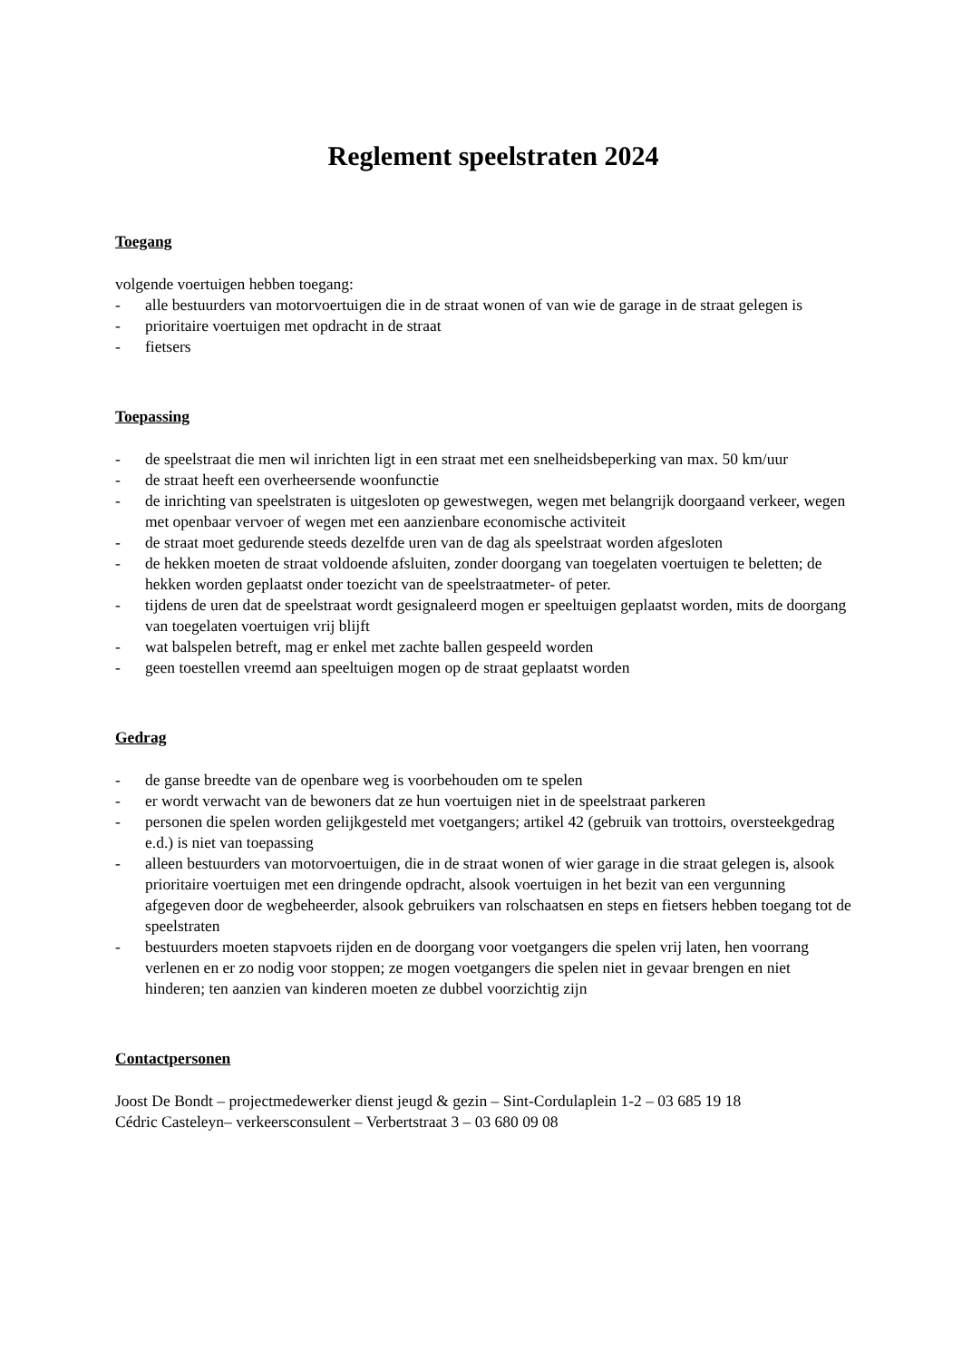Reglement speelstraten 2024
Toegang
volgende voertuigen hebben toegang:
- alle bestuurders van motorvoertuigen die in de straat wonen of van wie de garage in de straat gelegen is
- prioritaire voertuigen met opdracht in de straat
- fietsers
Toepassing
- de speelstraat die men wil inrichten ligt in een straat met een snelheidsbeperking van max. 50 km/uur
- de straat heeft een overheersende woonfunctie
- de inrichting van speelstraten is uitgesloten op gewestwegen, wegen met belangrijk doorgaand verkeer, wegen met openbaar vervoer of wegen met een aanzienbare economische activiteit
- de straat moet gedurende steeds dezelfde uren van de dag als speelstraat worden afgesloten
- de hekken moeten de straat voldoende afsluiten, zonder doorgang van toegelaten voertuigen te beletten; de hekken worden geplaatst onder toezicht van de speelstraatmeter- of peter.
- tijdens de uren dat de speelstraat wordt gesignaleerd mogen er speeltuigen geplaatst worden, mits de doorgang van toegelaten voertuigen vrij blijft
- wat balspelen betreft, mag er enkel met zachte ballen gespeeld worden
- geen toestellen vreemd aan speeltuigen mogen op de straat geplaatst worden
Gedrag
- de ganse breedte van de openbare weg is voorbehouden om te spelen
- er wordt verwacht van de bewoners dat ze hun voertuigen niet in de speelstraat parkeren
- personen die spelen worden gelijkgesteld met voetgangers; artikel 42 (gebruik van trottoirs, oversteekgedrag e.d.) is niet van toepassing
- alleen bestuurders van motorvoertuigen, die in de straat wonen of wier garage in die straat gelegen is, alsook prioritaire voertuigen met een dringende opdracht, alsook voertuigen in het bezit van een vergunning afgegeven door de wegbeheerder, alsook gebruikers van rolschaatsen en steps en fietsers hebben toegang tot de speelstraten
- bestuurders moeten stapvoets rijden en de doorgang voor voetgangers die spelen vrij laten, hen voorrang verlenen en er zo nodig voor stoppen; ze mogen voetgangers die spelen niet in gevaar brengen en niet hinderen; ten aanzien van kinderen moeten ze dubbel voorzichtig zijn
Contactpersonen
Joost De Bondt – projectmedewerker dienst jeugd & gezin – Sint-Cordulaplein 1-2 – 03 685 19 18
Cédric Casteleyn– verkeersconsulent – Verbertstraat 3 – 03 680 09 08